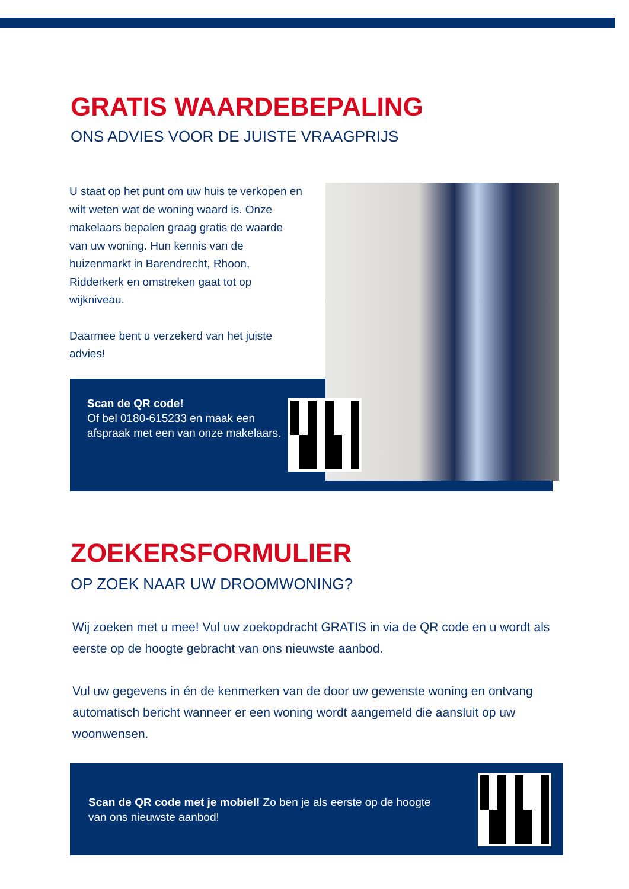GRATIS WAARDEBEPALING
ONS ADVIES VOOR DE JUISTE VRAAGPRIJS
U staat op het punt om uw huis te verkopen en wilt weten wat de woning waard is. Onze makelaars bepalen graag gratis de waarde van uw woning. Hun kennis van de huizenmarkt in Barendrecht, Rhoon, Ridderkerk en omstreken gaat tot op wijkniveau.
Daarmee bent u verzekerd van het juiste advies!
Scan de QR code!
Of bel 0180-615233 en maak een afspraak met een van onze makelaars.
ZOEKERSFORMULIER
OP ZOEK NAAR UW DROOMWONING?
Wij zoeken met u mee! Vul uw zoekopdracht GRATIS in via de QR code en u wordt als eerste op de hoogte gebracht van ons nieuwste aanbod.
Vul uw gegevens in én de kenmerken van de door uw gewenste woning en ontvang automatisch bericht wanneer er een woning wordt aangemeld die aansluit op uw woonwensen.
Scan de QR code met je mobiel! Zo ben je als eerste op de hoogte van ons nieuwste aanbod!